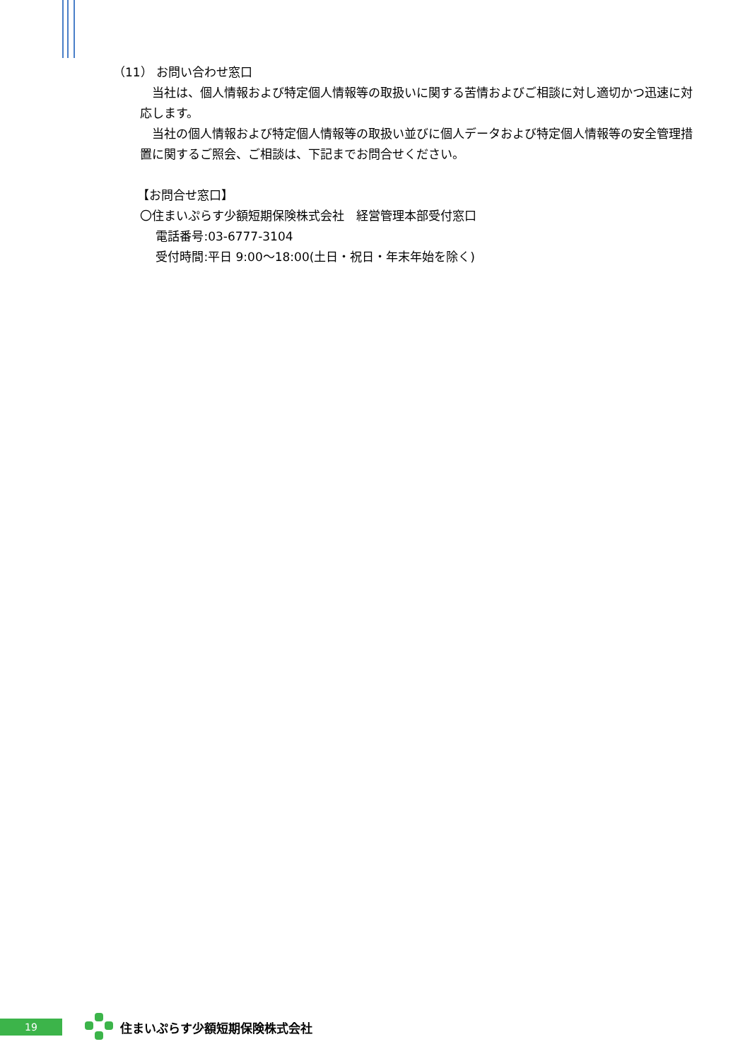（11） お問い合わせ窓口
　当社は、個人情報および特定個人情報等の取扱いに関する苦情およびご相談に対し適切かつ迅速に対応します。
　当社の個人情報および特定個人情報等の取扱い並びに個人データおよび特定個人情報等の安全管理措置に関するご照会、ご相談は、下記までお問合せください。
【お問合せ窓口】
〇住まいぷらす少額短期保険株式会社　経営管理本部受付窓口
　 電話番号:03-6777-3104
　 受付時間:平日 9:00～18:00(土日・祝日・年末年始を除く)
19
住まいぷらす少額短期保険株式会社